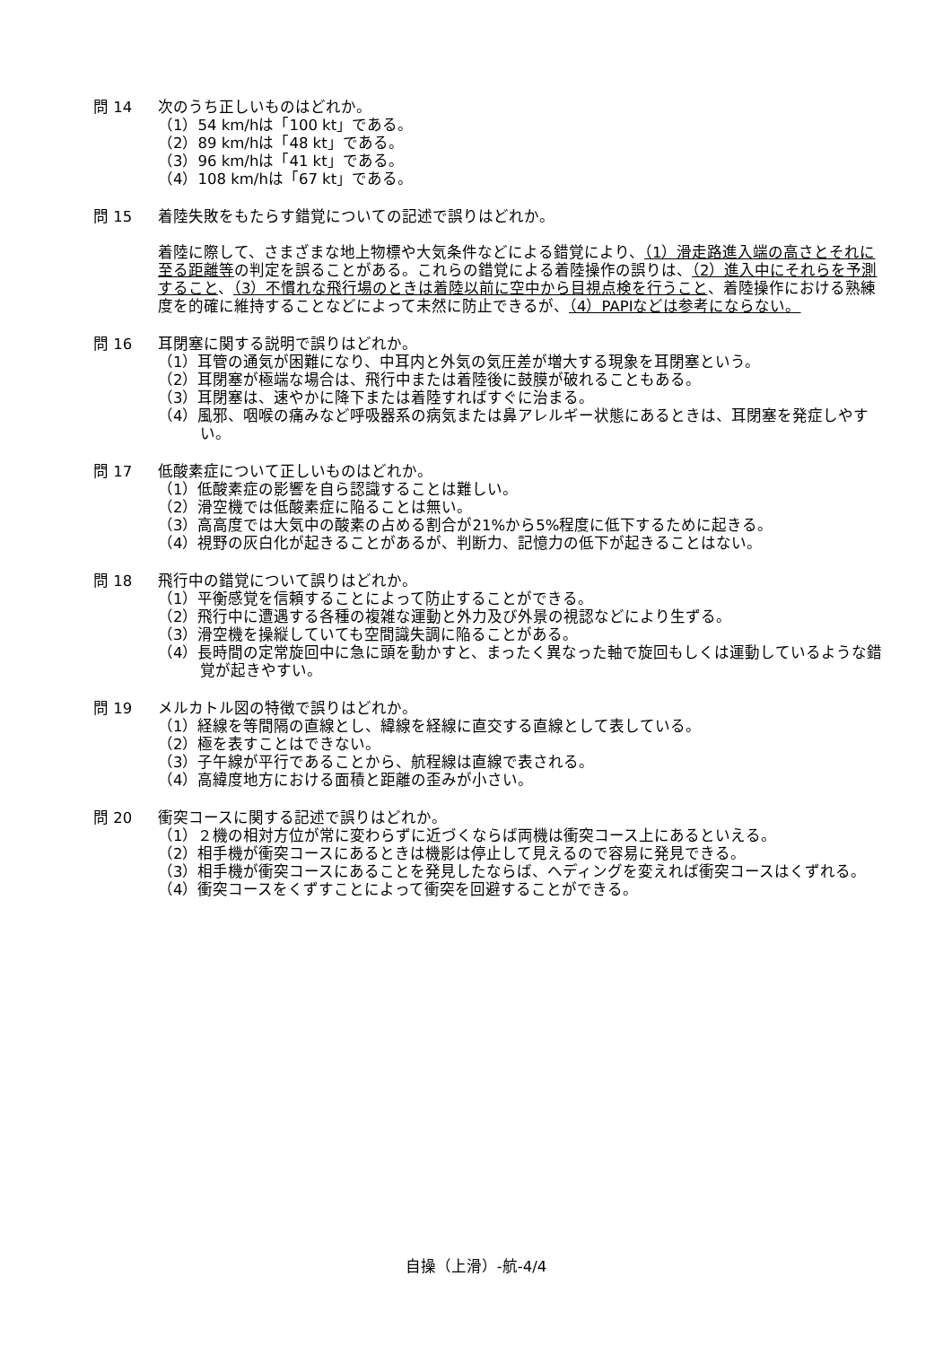問 14 次のうち正しいものはどれか。
（1）54 km/hは「100 kt」である。
（2）89 km/hは「48 kt」である。
（3）96 km/hは「41 kt」である。
（4）108 km/hは「67 kt」である。
問 15 着陸失敗をもたらす錯覚についての記述で誤りはどれか。
着陸に際して、さまざまな地上物標や大気条件などによる錯覚により、（1）滑走路進入端の高さとそれに至る距離等の判定を誤ることがある。これらの錯覚による着陸操作の誤りは、（2）進入中にそれらを予測すること、（3）不慣れな飛行場のときは着陸以前に空中から目視点検を行うこと、着陸操作における熟練度を的確に維持することなどによって未然に防止できるが、（4）PAPIなどは参考にならない。
問 16 耳閉塞に関する説明で誤りはどれか。
（1）耳管の通気が困難になり、中耳内と外気の気圧差が増大する現象を耳閉塞という。
（2）耳閉塞が極端な場合は、飛行中または着陸後に鼓膜が破れることもある。
（3）耳閉塞は、速やかに降下または着陸すればすぐに治まる。
（4）風邪、咽喉の痛みなど呼吸器系の病気または鼻アレルギー状態にあるときは、耳閉塞を発症しやすい。
問 17 低酸素症について正しいものはどれか。
（1）低酸素症の影響を自ら認識することは難しい。
（2）滑空機では低酸素症に陥ることは無い。
（3）高高度では大気中の酸素の占める割合が21%から5%程度に低下するために起きる。
（4）視野の灰白化が起きることがあるが、判断力、記憶力の低下が起きることはない。
問 18 飛行中の錯覚について誤りはどれか。
（1）平衡感覚を信頼することによって防止することができる。
（2）飛行中に遭遇する各種の複雑な運動と外力及び外景の視認などにより生ずる。
（3）滑空機を操縦していても空間識失調に陥ることがある。
（4）長時間の定常旋回中に急に頭を動かすと、まったく異なった軸で旋回もしくは運動しているような錯覚が起きやすい。
問 19 メルカトル図の特徴で誤りはどれか。
（1）経線を等間隔の直線とし、緯線を経線に直交する直線として表している。
（2）極を表すことはできない。
（3）子午線が平行であることから、航程線は直線で表される。
（4）高緯度地方における面積と距離の歪みが小さい。
問 20 衝突コースに関する記述で誤りはどれか。
（1）２機の相対方位が常に変わらずに近づくならば両機は衝突コース上にあるといえる。
（2）相手機が衝突コースにあるときは機影は停止して見えるので容易に発見できる。
（3）相手機が衝突コースにあることを発見したならば、ヘディングを変えれば衝突コースはくずれる。
（4）衝突コースをくずすことによって衝突を回避することができる。
自操（上滑）-航-4/4